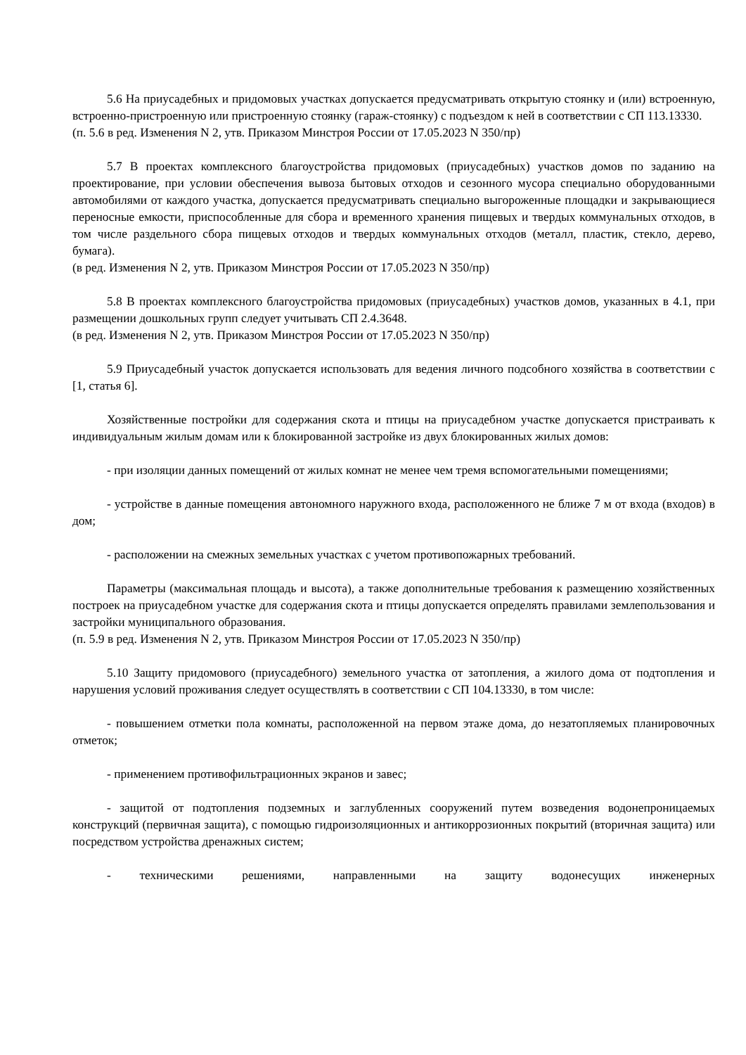5.6 На приусадебных и придомовых участках допускается предусматривать открытую стоянку и (или) встроенную, встроенно-пристроенную или пристроенную стоянку (гараж-стоянку) с подъездом к ней в соответствии с СП 113.13330.
(п. 5.6 в ред. Изменения N 2, утв. Приказом Минстроя России от 17.05.2023 N 350/пр)
5.7 В проектах комплексного благоустройства придомовых (приусадебных) участков домов по заданию на проектирование, при условии обеспечения вывоза бытовых отходов и сезонного мусора специально оборудованными автомобилями от каждого участка, допускается предусматривать специально выгороженные площадки и закрывающиеся переносные емкости, приспособленные для сбора и временного хранения пищевых и твердых коммунальных отходов, в том числе раздельного сбора пищевых отходов и твердых коммунальных отходов (металл, пластик, стекло, дерево, бумага).
(в ред. Изменения N 2, утв. Приказом Минстроя России от 17.05.2023 N 350/пр)
5.8 В проектах комплексного благоустройства придомовых (приусадебных) участков домов, указанных в 4.1, при размещении дошкольных групп следует учитывать СП 2.4.3648.
(в ред. Изменения N 2, утв. Приказом Минстроя России от 17.05.2023 N 350/пр)
5.9 Приусадебный участок допускается использовать для ведения личного подсобного хозяйства в соответствии с [1, статья 6].
Хозяйственные постройки для содержания скота и птицы на приусадебном участке допускается пристраивать к индивидуальным жилым домам или к блокированной застройке из двух блокированных жилых домов:
- при изоляции данных помещений от жилых комнат не менее чем тремя вспомогательными помещениями;
- устройстве в данные помещения автономного наружного входа, расположенного не ближе 7 м от входа (входов) в дом;
- расположении на смежных земельных участках с учетом противопожарных требований.
Параметры (максимальная площадь и высота), а также дополнительные требования к размещению хозяйственных построек на приусадебном участке для содержания скота и птицы допускается определять правилами землепользования и застройки муниципального образования.
(п. 5.9 в ред. Изменения N 2, утв. Приказом Минстроя России от 17.05.2023 N 350/пр)
5.10 Защиту придомового (приусадебного) земельного участка от затопления, а жилого дома от подтопления и нарушения условий проживания следует осуществлять в соответствии с СП 104.13330, в том числе:
- повышением отметки пола комнаты, расположенной на первом этаже дома, до незатопляемых планировочных отметок;
- применением противофильтрационных экранов и завес;
- защитой от подтопления подземных и заглубленных сооружений путем возведения водонепроницаемых конструкций (первичная защита), с помощью гидроизоляционных и антикоррозионных покрытий (вторичная защита) или посредством устройства дренажных систем;
- техническими решениями, направленными на защиту водонесущих инженерных